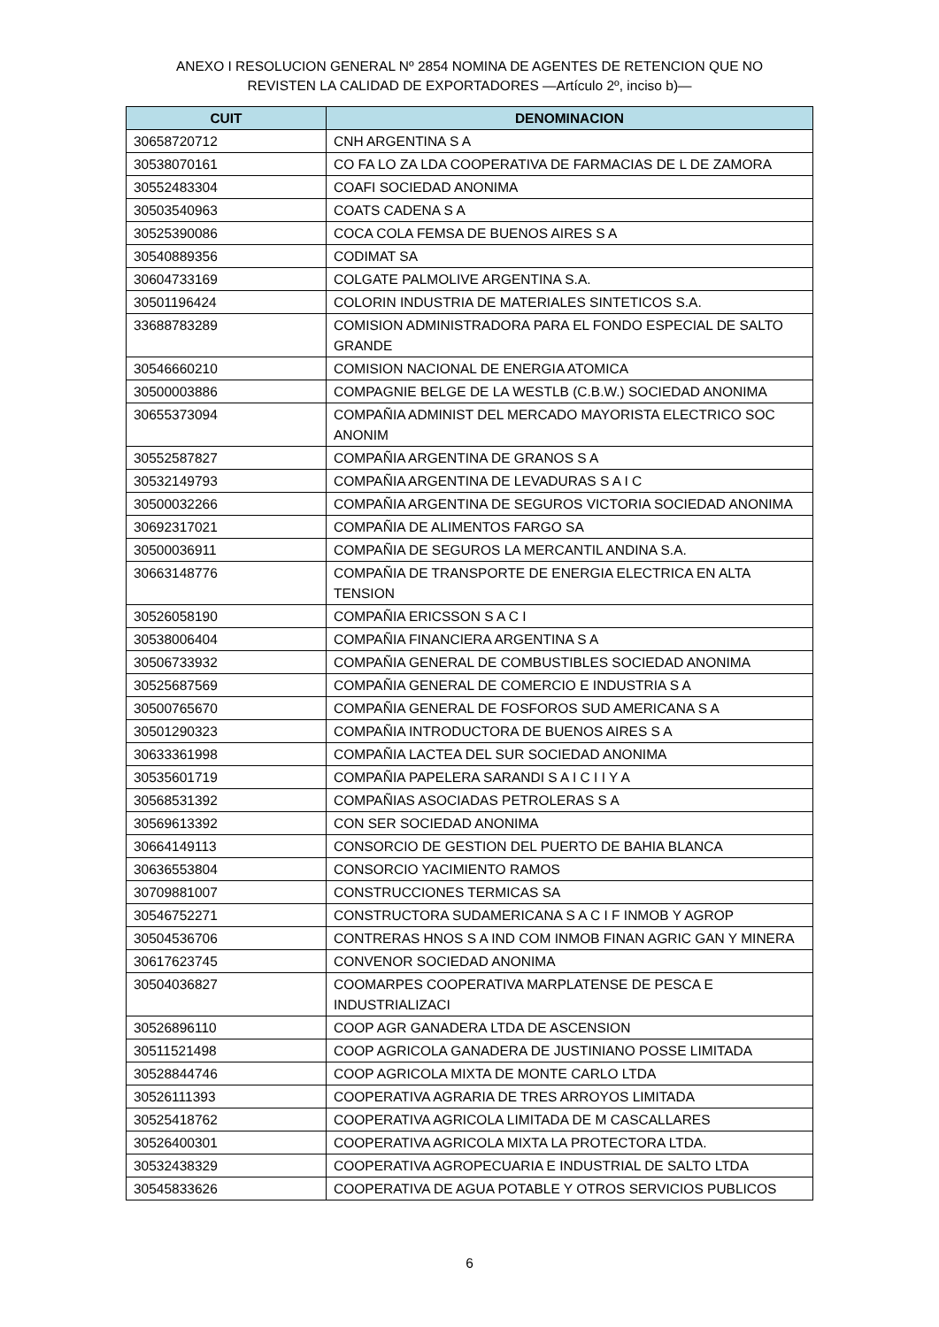ANEXO I RESOLUCION GENERAL Nº 2854 NOMINA DE AGENTES DE RETENCION QUE NO
REVISTEN LA CALIDAD DE EXPORTADORES —Artículo 2º, inciso b)—
| CUIT | DENOMINACION |
| --- | --- |
| 30658720712 | CNH ARGENTINA S A |
| 30538070161 | CO FA LO ZA LDA COOPERATIVA DE FARMACIAS DE L DE ZAMORA |
| 30552483304 | COAFI SOCIEDAD ANONIMA |
| 30503540963 | COATS CADENA S A |
| 30525390086 | COCA COLA FEMSA DE BUENOS AIRES S A |
| 30540889356 | CODIMAT SA |
| 30604733169 | COLGATE PALMOLIVE ARGENTINA S.A. |
| 30501196424 | COLORIN INDUSTRIA DE MATERIALES SINTETICOS S.A. |
| 33688783289 | COMISION ADMINISTRADORA PARA EL FONDO ESPECIAL DE SALTO GRANDE |
| 30546660210 | COMISION NACIONAL DE ENERGIA ATOMICA |
| 30500003886 | COMPAGNIE BELGE DE LA WESTLB (C.B.W.) SOCIEDAD ANONIMA |
| 30655373094 | COMPAÑIA ADMINIST DEL MERCADO MAYORISTA ELECTRICO SOC ANONIM |
| 30552587827 | COMPAÑIA ARGENTINA DE GRANOS S A |
| 30532149793 | COMPAÑIA ARGENTINA DE LEVADURAS S A I C |
| 30500032266 | COMPAÑIA ARGENTINA DE SEGUROS VICTORIA SOCIEDAD ANONIMA |
| 30692317021 | COMPAÑIA DE ALIMENTOS FARGO SA |
| 30500036911 | COMPAÑIA DE SEGUROS LA MERCANTIL ANDINA S.A. |
| 30663148776 | COMPAÑIA DE TRANSPORTE DE ENERGIA ELECTRICA EN ALTA TENSION |
| 30526058190 | COMPAÑIA ERICSSON S A C I |
| 30538006404 | COMPAÑIA FINANCIERA ARGENTINA S A |
| 30506733932 | COMPAÑIA GENERAL DE COMBUSTIBLES SOCIEDAD ANONIMA |
| 30525687569 | COMPAÑIA GENERAL DE COMERCIO E INDUSTRIA S A |
| 30500765670 | COMPAÑIA GENERAL DE FOSFOROS SUD AMERICANA S A |
| 30501290323 | COMPAÑIA INTRODUCTORA DE BUENOS AIRES S A |
| 30633361998 | COMPAÑIA LACTEA DEL SUR SOCIEDAD ANONIMA |
| 30535601719 | COMPAÑIA PAPELERA SARANDI S A I C I I Y A |
| 30568531392 | COMPAÑIAS ASOCIADAS PETROLERAS S A |
| 30569613392 | CON SER SOCIEDAD ANONIMA |
| 30664149113 | CONSORCIO DE GESTION DEL PUERTO DE BAHIA BLANCA |
| 30636553804 | CONSORCIO YACIMIENTO RAMOS |
| 30709881007 | CONSTRUCCIONES TERMICAS SA |
| 30546752271 | CONSTRUCTORA SUDAMERICANA S A C I F INMOB Y AGROP |
| 30504536706 | CONTRERAS HNOS S A IND COM INMOB FINAN AGRIC GAN Y MINERA |
| 30617623745 | CONVENOR SOCIEDAD ANONIMA |
| 30504036827 | COOMARPES COOPERATIVA MARPLATENSE DE PESCA E INDUSTRIALIZACI |
| 30526896110 | COOP AGR GANADERA LTDA DE ASCENSION |
| 30511521498 | COOP AGRICOLA GANADERA DE JUSTINIANO POSSE LIMITADA |
| 30528844746 | COOP AGRICOLA MIXTA DE MONTE CARLO LTDA |
| 30526111393 | COOPERATIVA AGRARIA DE TRES ARROYOS LIMITADA |
| 30525418762 | COOPERATIVA AGRICOLA LIMITADA DE M CASCALLARES |
| 30526400301 | COOPERATIVA AGRICOLA MIXTA LA PROTECTORA LTDA. |
| 30532438329 | COOPERATIVA AGROPECUARIA E INDUSTRIAL DE SALTO LTDA |
| 30545833626 | COOPERATIVA DE AGUA POTABLE Y OTROS SERVICIOS PUBLICOS |
6